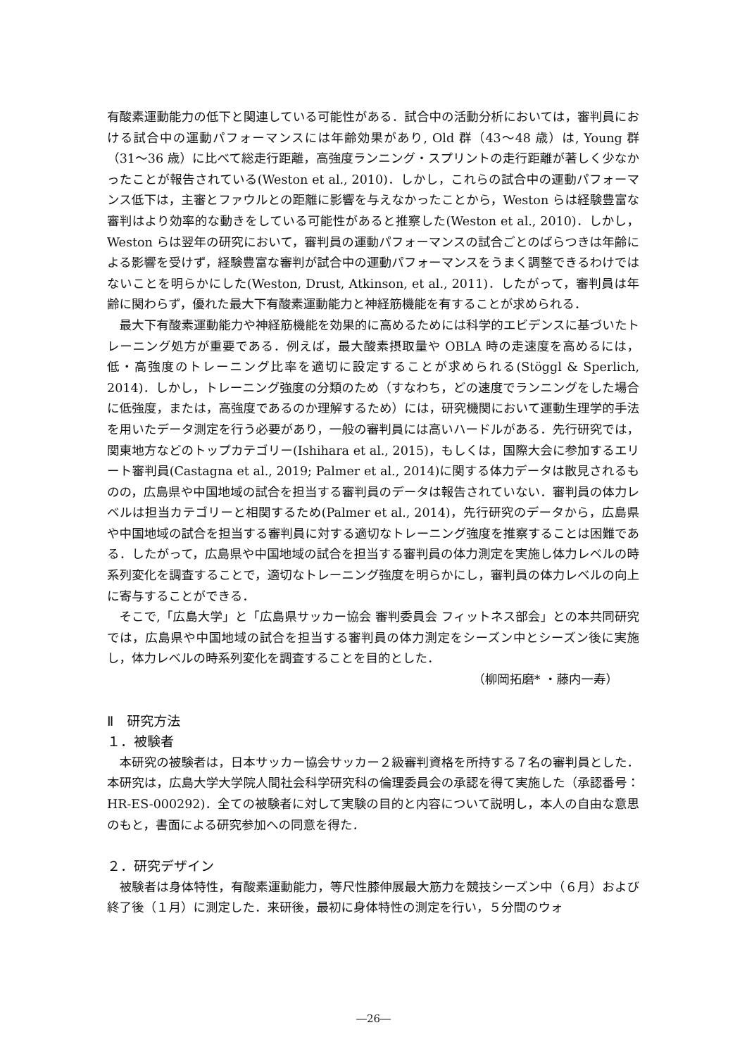有酸素運動能力の低下と関連している可能性がある．試合中の活動分析においては，審判員における試合中の運動パフォーマンスには年齢効果があり, Old 群（43〜48 歳）は, Young 群（31〜36 歳）に比べて総走行距離，高強度ランニング・スプリントの走行距離が著しく少なかったことが報告されている(Weston et al., 2010)．しかし，これらの試合中の運動パフォーマンス低下は，主審とファウルとの距離に影響を与えなかったことから，Weston らは経験豊富な審判はより効率的な動きをしている可能性があると推察した(Weston et al., 2010)．しかし，Weston らは翌年の研究において，審判員の運動パフォーマンスの試合ごとのばらつきは年齢による影響を受けず，経験豊富な審判が試合中の運動パフォーマンスをうまく調整できるわけではないことを明らかにした(Weston, Drust, Atkinson, et al., 2011)．したがって，審判員は年齢に関わらず，優れた最大下有酸素運動能力と神経筋機能を有することが求められる．
最大下有酸素運動能力や神経筋機能を効果的に高めるためには科学的エビデンスに基づいたトレーニング処方が重要である．例えば，最大酸素摂取量や OBLA 時の走速度を高めるには，低・高強度のトレーニング比率を適切に設定することが求められる(Stöggl & Sperlich, 2014)．しかし，トレーニング強度の分類のため（すなわち，どの速度でランニングをした場合に低強度，または，高強度であるのか理解するため）には，研究機関において運動生理学的手法を用いたデータ測定を行う必要があり，一般の審判員には高いハードルがある．先行研究では，関東地方などのトップカテゴリー(Ishihara et al., 2015)，もしくは，国際大会に参加するエリート審判員(Castagna et al., 2019; Palmer et al., 2014)に関する体力データは散見されるものの，広島県や中国地域の試合を担当する審判員のデータは報告されていない．審判員の体力レベルは担当カテゴリーと相関するため(Palmer et al., 2014)，先行研究のデータから，広島県や中国地域の試合を担当する審判員に対する適切なトレーニング強度を推察することは困難である．したがって，広島県や中国地域の試合を担当する審判員の体力測定を実施し体力レベルの時系列変化を調査することで，適切なトレーニング強度を明らかにし，審判員の体力レベルの向上に寄与することができる．
そこで,「広島大学」と「広島県サッカー協会 審判委員会 フィットネス部会」との本共同研究では，広島県や中国地域の試合を担当する審判員の体力測定をシーズン中とシーズン後に実施し，体力レベルの時系列変化を調査することを目的とした．
（柳岡拓磨* ・藤内一寿）
Ⅱ　研究方法
１．被験者
本研究の被験者は，日本サッカー協会サッカー２級審判資格を所持する７名の審判員とした．本研究は，広島大学大学院人間社会科学研究科の倫理委員会の承認を得て実施した（承認番号：HR-ES-000292)．全ての被験者に対して実験の目的と内容について説明し，本人の自由な意思のもと，書面による研究参加への同意を得た．
２．研究デザイン
被験者は身体特性，有酸素運動能力，等尺性膝伸展最大筋力を競技シーズン中（６月）および終了後（１月）に測定した．来研後，最初に身体特性の測定を行い，５分間のウォ
―26―